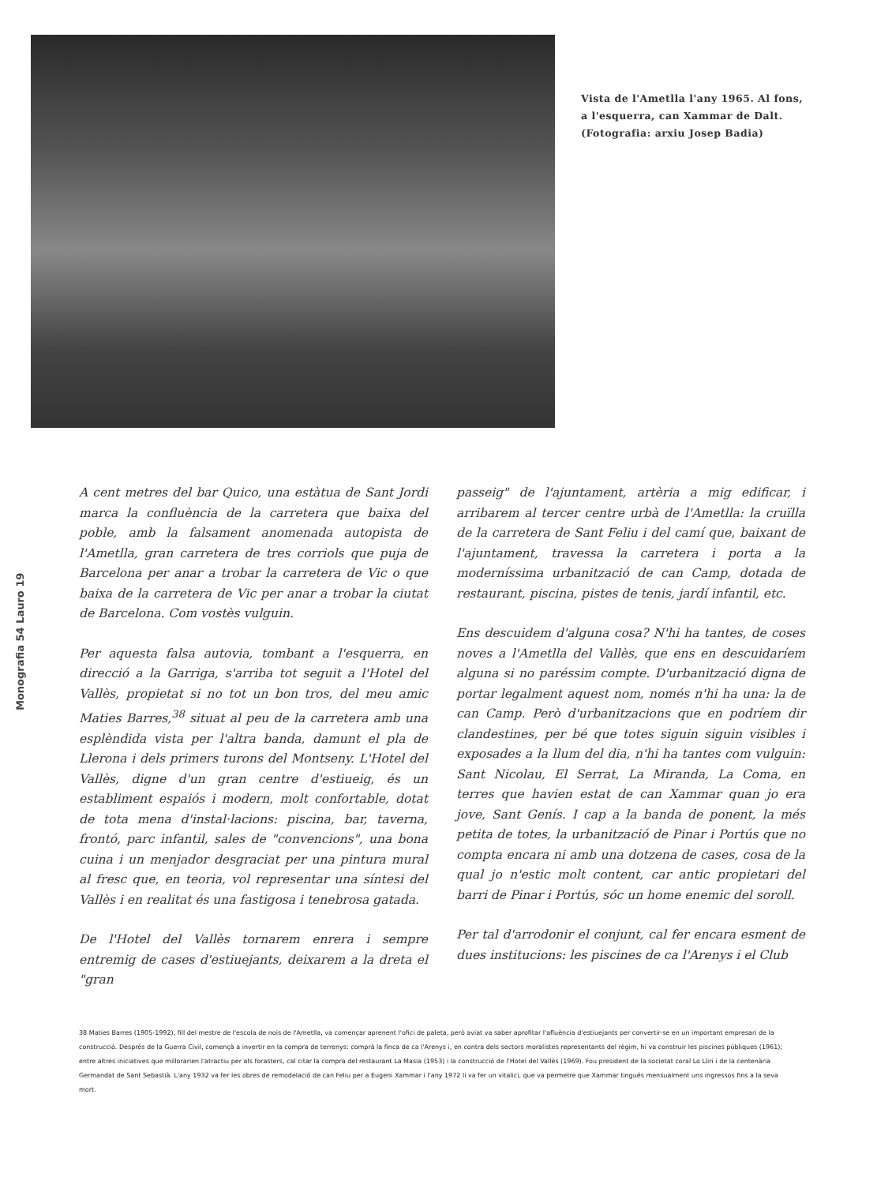Vista de l'Ametlla l'any 1965. Al fons,
a l'esquerra, can Xammar de Dalt.
(Fotografia: arxiu Josep Badia)
Monografia 54 Lauro 19
A cent metres del bar Quico, una estàtua de Sant Jordi marca la confluència de la carretera que baixa del poble, amb la falsament anomenada autopista de l'Ametlla, gran carretera de tres corriols que puja de Barcelona per anar a trobar la carretera de Vic o que baixa de la carretera de Vic per anar a trobar la ciutat de Barcelona. Com vostès vulguin.
Per aquesta falsa autovia, tombant a l'esquerra, en direcció a la Garriga, s'arriba tot seguit a l'Hotel del Vallès, propietat si no tot un bon tros, del meu amic Maties Barres,<sup>38</sup> situat al peu de la carretera amb una esplèndida vista per l'altra banda, damunt el pla de Llerona i dels primers turons del Montseny. L'Hotel del Vallès, digne d'un gran centre d'estiueig, és un establiment espaiós i modern, molt confortable, dotat de tota mena d'instal·lacions: piscina, bar, taverna, frontó, parc infantil, sales de "convencions", una bona cuina i un menjador desgraciat per una pintura mural al fresc que, en teoria, vol representar una síntesi del Vallès i en realitat és una fastigosa i tenebrosa gatada.
De l'Hotel del Vallès tornarem enrera i sempre entremig de cases d'estiuejants, deixarem a la dreta el "gran
passeig" de l'ajuntament, artèria a mig edificar, i arribarem al tercer centre urbà de l'Ametlla: la cruïlla de la carretera de Sant Feliu i del camí que, baixant de l'ajuntament, travessa la carretera i porta a la moderníssima urbanització de can Camp, dotada de restaurant, piscina, pistes de tenis, jardí infantil, etc.
Ens descuidem d'alguna cosa? N'hi ha tantes, de coses noves a l'Ametlla del Vallès, que ens en descuidaríem alguna si no paréssim compte. D'urbanització digna de portar legalment aquest nom, només n'hi ha una: la de can Camp. Però d'urbanitzacions que en podríem dir clandestines, per bé que totes siguin siguin visibles i exposades a la llum del dia, n'hi ha tantes com vulguin: Sant Nicolau, El Serrat, La Miranda, La Coma, en terres que havien estat de can Xammar quan jo era jove, Sant Genís. I cap a la banda de ponent, la més petita de totes, la urbanització de Pinar i Portús que no compta encara ni amb una dotzena de cases, cosa de la qual jo n'estic molt content, car antic propietari del barri de Pinar i Portús, sóc un home enemic del soroll.
Per tal d'arrodonir el conjunt, cal fer encara esment de dues institucions: les piscines de ca l'Arenys i el Club
38 Maties Barres (1905-1992), fill del mestre de l'escola de nois de l'Ametlla, va començar aprenent l'ofici de paleta, però aviat va saber aprofitar l'afluència d'estiuejants per convertir-se en un important empresari de la construcció. Després de la Guerra Civil, començà a invertir en la compra de terrenys: comprà la finca de ca l'Arenys i, en contra dels sectors moralistes representants del règim, hi va construir les piscines públiques (1961); entre altres iniciatives que millorarien l'atractiu per als forasters, cal citar la compra del restaurant La Masia (1953) i la construcció de l'Hotel del Vallès (1969). Fou president de la societat coral Lo Lliri i de la centenària Germandat de Sant Sebastià. L'any 1932 va fer les obres de remodelació de can Feliu per a Eugeni Xammar i l'any 1972 li va fer un vitalici, que va permetre que Xammar tingués mensualment uns ingressos fins a la seva mort.